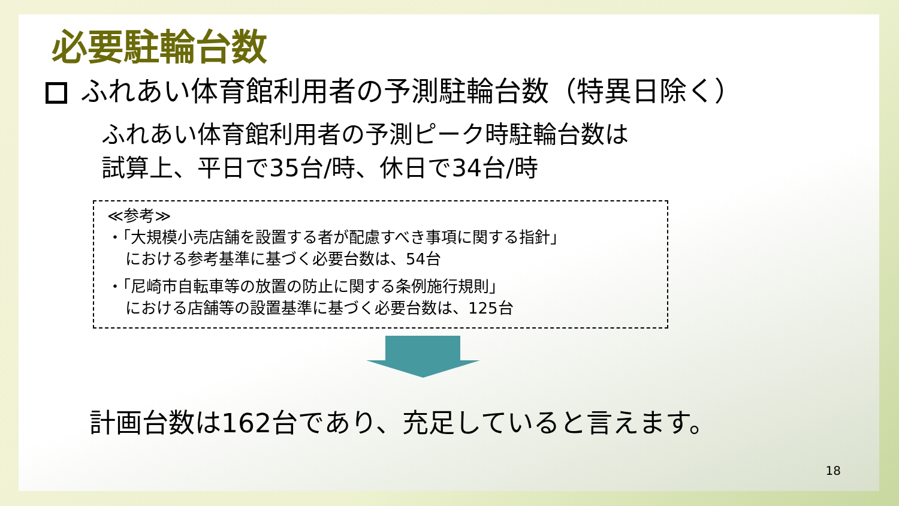必要駐輪台数
ふれあい体育館利用者の予測駐輪台数（特異日除く）
ふれあい体育館利用者の予測ピーク時駐輪台数は
試算上、平日で35台/時、休日で34台/時
≪参考≫
・「大規模小売店舗を設置する者が配慮すべき事項に関する指針」
における参考基準に基づく必要台数は、54台
・「尼崎市自転車等の放置の防止に関する条例施行規則」
における店舗等の設置基準に基づく必要台数は、125台
計画台数は162台であり、充足していると言えます。
18